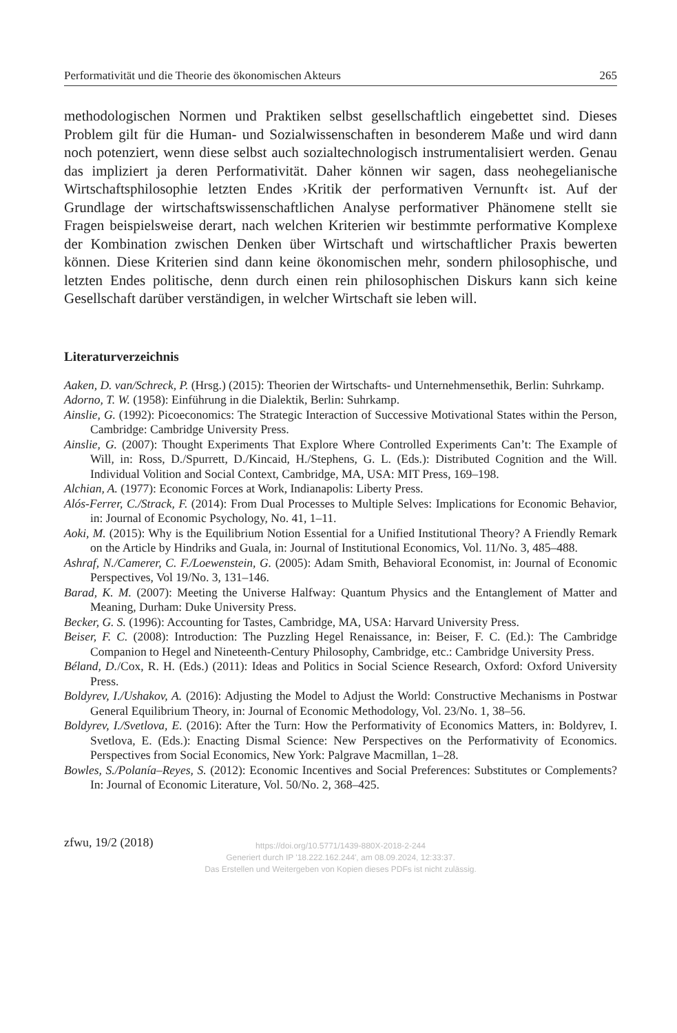Performativität und die Theorie des ökonomischen Akteurs 265
methodologischen Normen und Praktiken selbst gesellschaftlich eingebettet sind. Dieses Problem gilt für die Human- und Sozialwissenschaften in besonderem Maße und wird dann noch potenziert, wenn diese selbst auch sozialtechnologisch instrumentalisiert werden. Genau das impliziert ja deren Performativität. Daher können wir sagen, dass neohegelianische Wirtschaftsphilosophie letzten Endes ›Kritik der performativen Vernunft‹ ist. Auf der Grundlage der wirtschaftswissenschaftlichen Analyse performativer Phänomene stellt sie Fragen beispielsweise derart, nach welchen Kriterien wir bestimmte performative Komplexe der Kombination zwischen Denken über Wirtschaft und wirtschaftlicher Praxis bewerten können. Diese Kriterien sind dann keine ökonomischen mehr, sondern philosophische, und letzten Endes politische, denn durch einen rein philosophischen Diskurs kann sich keine Gesellschaft darüber verständigen, in welcher Wirtschaft sie leben will.
Literaturverzeichnis
Aaken, D. van/Schreck, P. (Hrsg.) (2015): Theorien der Wirtschafts- und Unternehmensethik, Berlin: Suhrkamp.
Adorno, T. W. (1958): Einführung in die Dialektik, Berlin: Suhrkamp.
Ainslie, G. (1992): Picoeconomics: The Strategic Interaction of Successive Motivational States within the Person, Cambridge: Cambridge University Press.
Ainslie, G. (2007): Thought Experiments That Explore Where Controlled Experiments Can’t: The Example of Will, in: Ross, D./Spurrett, D./Kincaid, H./Stephens, G. L. (Eds.): Distributed Cognition and the Will. Individual Volition and Social Context, Cambridge, MA, USA: MIT Press, 169–198.
Alchian, A. (1977): Economic Forces at Work, Indianapolis: Liberty Press.
Alós-Ferrer, C./Strack, F. (2014): From Dual Processes to Multiple Selves: Implications for Economic Behavior, in: Journal of Economic Psychology, No. 41, 1–11.
Aoki, M. (2015): Why is the Equilibrium Notion Essential for a Unified Institutional Theory? A Friendly Remark on the Article by Hindriks and Guala, in: Journal of Institutional Economics, Vol. 11/No. 3, 485–488.
Ashraf, N./Camerer, C. F./Loewenstein, G. (2005): Adam Smith, Behavioral Economist, in: Journal of Economic Perspectives, Vol 19/No. 3, 131–146.
Barad, K. M. (2007): Meeting the Universe Halfway: Quantum Physics and the Entanglement of Matter and Meaning, Durham: Duke University Press.
Becker, G. S. (1996): Accounting for Tastes, Cambridge, MA, USA: Harvard University Press.
Beiser, F. C. (2008): Introduction: The Puzzling Hegel Renaissance, in: Beiser, F. C. (Ed.): The Cambridge Companion to Hegel and Nineteenth-Century Philosophy, Cambridge, etc.: Cambridge University Press.
Béland, D./Cox, R. H. (Eds.) (2011): Ideas and Politics in Social Science Research, Oxford: Oxford University Press.
Boldyrev, I./Ushakov, A. (2016): Adjusting the Model to Adjust the World: Constructive Mechanisms in Postwar General Equilibrium Theory, in: Journal of Economic Methodology, Vol. 23/No. 1, 38–56.
Boldyrev, I./Svetlova, E. (2016): After the Turn: How the Performativity of Economics Matters, in: Boldyrev, I. Svetlova, E. (Eds.): Enacting Dismal Science: New Perspectives on the Performativity of Economics. Perspectives from Social Economics, New York: Palgrave Macmillan, 1–28.
Bowles, S./Polanía–Reyes, S. (2012): Economic Incentives and Social Preferences: Substitutes or Complements? In: Journal of Economic Literature, Vol. 50/No. 2, 368–425.
zfwu, 19/2 (2018)
https://doi.org/10.5771/1439-880X-2018-2-244
Generiert durch IP '18.222.162.244', am 08.09.2024, 12:33:37.
Das Erstellen und Weitergeben von Kopien dieses PDFs ist nicht zulässig.